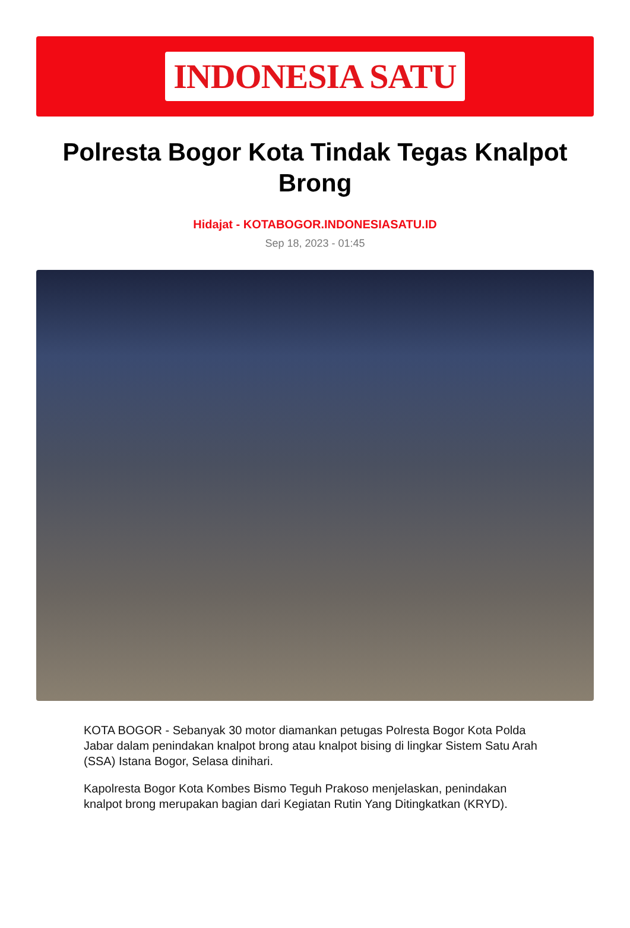INDONESIA SATU
Polresta Bogor Kota Tindak Tegas Knalpot Brong
Hidajat - KOTABOGOR.INDONESIASATU.ID
Sep 18, 2023 - 01:45
KOTA BOGOR - Sebanyak 30 motor diamankan petugas Polresta Bogor Kota Polda Jabar dalam penindakan knalpot brong atau knalpot bising di lingkar Sistem Satu Arah (SSA) Istana Bogor, Selasa dinihari.
Kapolresta Bogor Kota Kombes Bismo Teguh Prakoso menjelaskan, penindakan knalpot brong merupakan bagian dari Kegiatan Rutin Yang Ditingkatkan (KRYD).